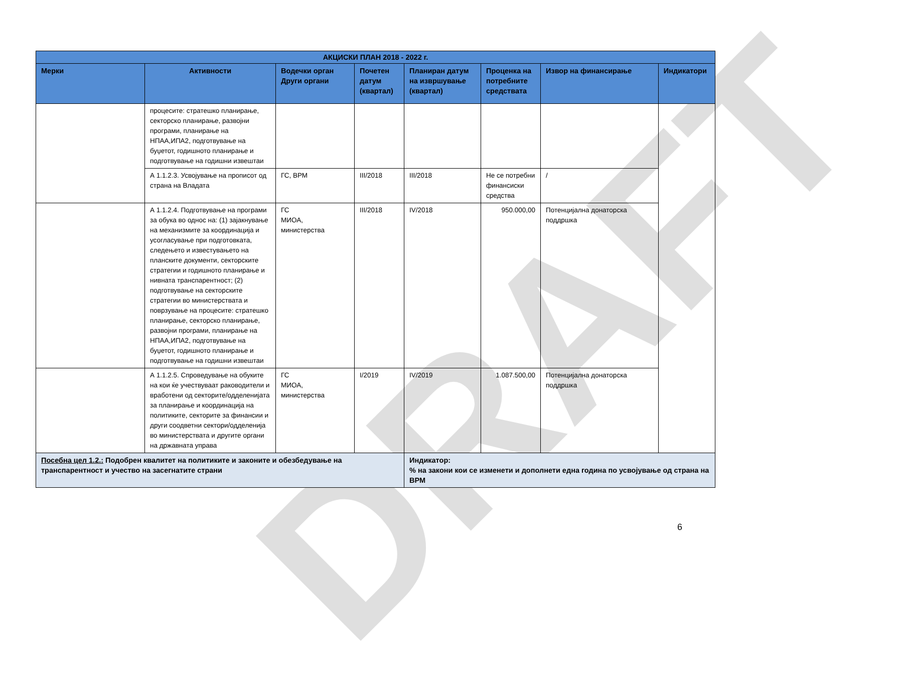DRAFT
| АКЦИСКИ ПЛАН 2018 - 2022 г. | | | | | | | |
| --- | --- | --- | --- | --- | --- | --- | --- |
| Мерки | Активности | Водечки орган Други органи | Почетен датум (квартал) | Планиран датум на извршување (квартал) | Проценка на потребните средствата | Извор на финансирање | Индикатори |
| | процесите: стратешко планирање, секторско планирање, развојни програми, планирање на НПАА,ИПА2, подготвување на буџетот, годишното планирање и подготвување на годишни извештаи | | | | | | |
| | А 1.1.2.3. Усвојување на прописот од страна на Владата | ГС, ВРМ | III/2018 | III/2018 | Не се потребни финансиски средства | / | |
| | А 1.1.2.4. Подготвување на програми за обука во однос на: (1) зајакнување на механизмите за координација и усогласување при подготовката, следењето и известувањето на планските документи, секторските стратегии и годишното планирање и нивната транспарентност; (2) подготвување на секторските стратегии во министерствата и поврзување на процесите: стратешко планирање, секторско планирање, развојни програми, планирање на НПАА,ИПА2, подготвување на буџетот, годишното планирање и подготвување на годишни извештаи | ГС МИОА, министерства | III/2018 | IV/2018 | 950.000,00 | Потенцијална донаторска поддршка | |
| | А 1.1.2.5. Спроведување на обуките на кои ќе учествуваат раководители и вработени од секторите/одделенијата за планирање и координација на политиките, секторите за финансии и други соодветни сектори/одделенија во министерствата и другите органи на државната управа | ГС МИОА, министерства | I/2019 | IV/2019 | 1.087.500,00 | Потенцијална донаторска поддршка | |
| Посебна цел 1.2.: Подобрен квалитет на политиките и законите и обезбедување на транспарентност и учество на засегнатите страни | | | | Индикатор: % на закони кои се изменети и дополнети една година по усвојување од страна на ВРМ | | | |
6